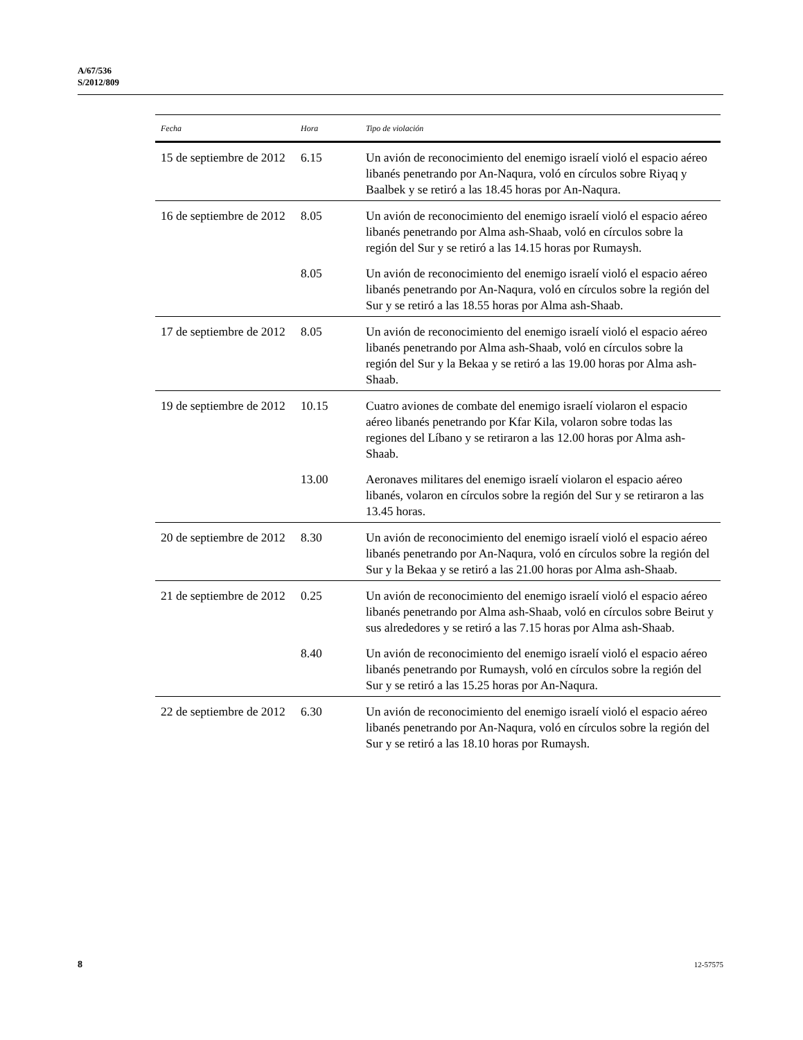A/67/536
S/2012/809
| Fecha | Hora | Tipo de violación |
| --- | --- | --- |
| 15 de septiembre de 2012 | 6.15 | Un avión de reconocimiento del enemigo israelí violó el espacio aéreo libanés penetrando por An-Naqura, voló en círculos sobre Riyaq y Baalbek y se retiró a las 18.45 horas por An-Naqura. |
| 16 de septiembre de 2012 | 8.05 | Un avión de reconocimiento del enemigo israelí violó el espacio aéreo libanés penetrando por Alma ash-Shaab, voló en círculos sobre la región del Sur y se retiró a las 14.15 horas por Rumaysh. |
| | 8.05 | Un avión de reconocimiento del enemigo israelí violó el espacio aéreo libanés penetrando por An-Naqura, voló en círculos sobre la región del Sur y se retiró a las 18.55 horas por Alma ash-Shaab. |
| 17 de septiembre de 2012 | 8.05 | Un avión de reconocimiento del enemigo israelí violó el espacio aéreo libanés penetrando por Alma ash-Shaab, voló en círculos sobre la región del Sur y la Bekaa y se retiró a las 19.00 horas por Alma ash-Shaab. |
| 19 de septiembre de 2012 | 10.15 | Cuatro aviones de combate del enemigo israelí violaron el espacio aéreo libanés penetrando por Kfar Kila, volaron sobre todas las regiones del Líbano y se retiraron a las 12.00 horas por Alma ash-Shaab. |
| | 13.00 | Aeronaves militares del enemigo israelí violaron el espacio aéreo libanés, volaron en círculos sobre la región del Sur y se retiraron a las 13.45 horas. |
| 20 de septiembre de 2012 | 8.30 | Un avión de reconocimiento del enemigo israelí violó el espacio aéreo libanés penetrando por An-Naqura, voló en círculos sobre la región del Sur y la Bekaa y se retiró a las 21.00 horas por Alma ash-Shaab. |
| 21 de septiembre de 2012 | 0.25 | Un avión de reconocimiento del enemigo israelí violó el espacio aéreo libanés penetrando por Alma ash-Shaab, voló en círculos sobre Beirut y sus alrededores y se retiró a las 7.15 horas por Alma ash-Shaab. |
| | 8.40 | Un avión de reconocimiento del enemigo israelí violó el espacio aéreo libanés penetrando por Rumaysh, voló en círculos sobre la región del Sur y se retiró a las 15.25 horas por An-Naqura. |
| 22 de septiembre de 2012 | 6.30 | Un avión de reconocimiento del enemigo israelí violó el espacio aéreo libanés penetrando por An-Naqura, voló en círculos sobre la región del Sur y se retiró a las 18.10 horas por Rumaysh. |
8 12-57575